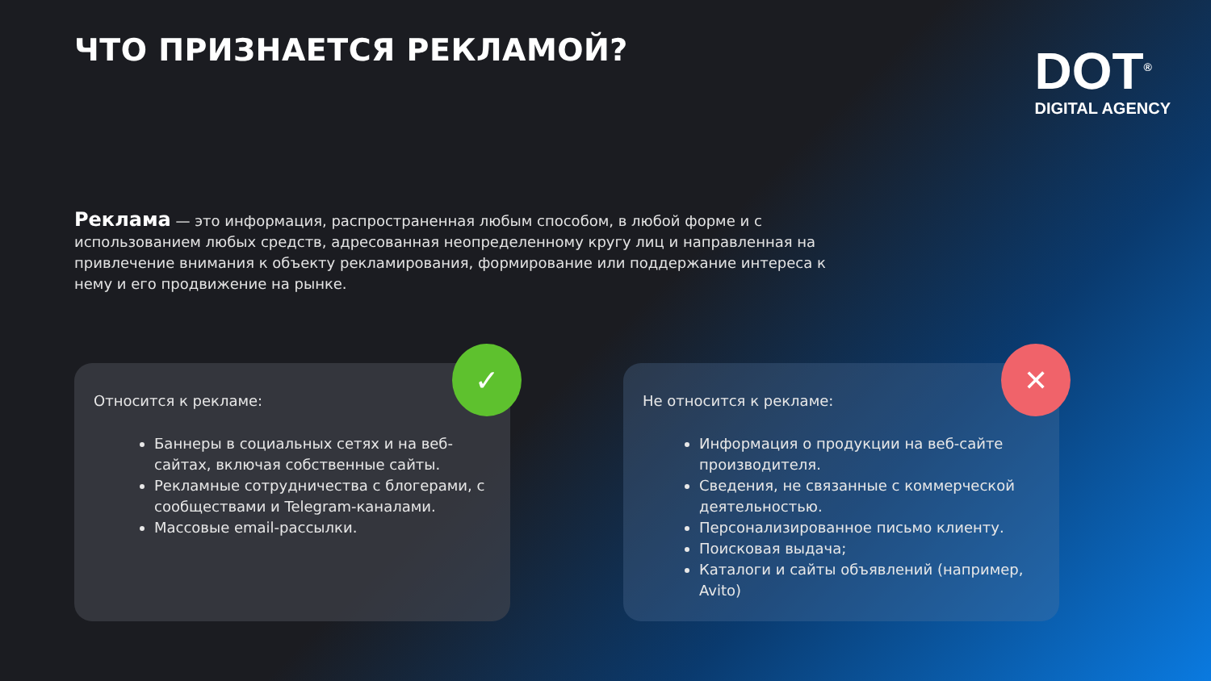ЧТО ПРИЗНАЕТСЯ РЕКЛАМОЙ?
DOT<sup>®</sup>
DIGITAL AGENCY
Реклама — это информация, распространенная любым способом, в любой форме и с использованием любых средств, адресованная неопределенному кругу лиц и направленная на привлечение внимания к объекту рекламирования, формирование или поддержание интереса к нему и его продвижение на рынке.
✓
Относится к рекламе:
Баннеры в социальных сетях и на веб-сайтах, включая собственные сайты.
Рекламные сотрудничества с блогерами, с сообществами и Telegram-каналами.
Массовые email-рассылки.
✕
Не относится к рекламе:
Информация о продукции на веб-сайте производителя.
Сведения, не связанные с коммерческой деятельностью.
Персонализированное письмо клиенту.
Поисковая выдача;
Каталоги и сайты объявлений (например, Avito)